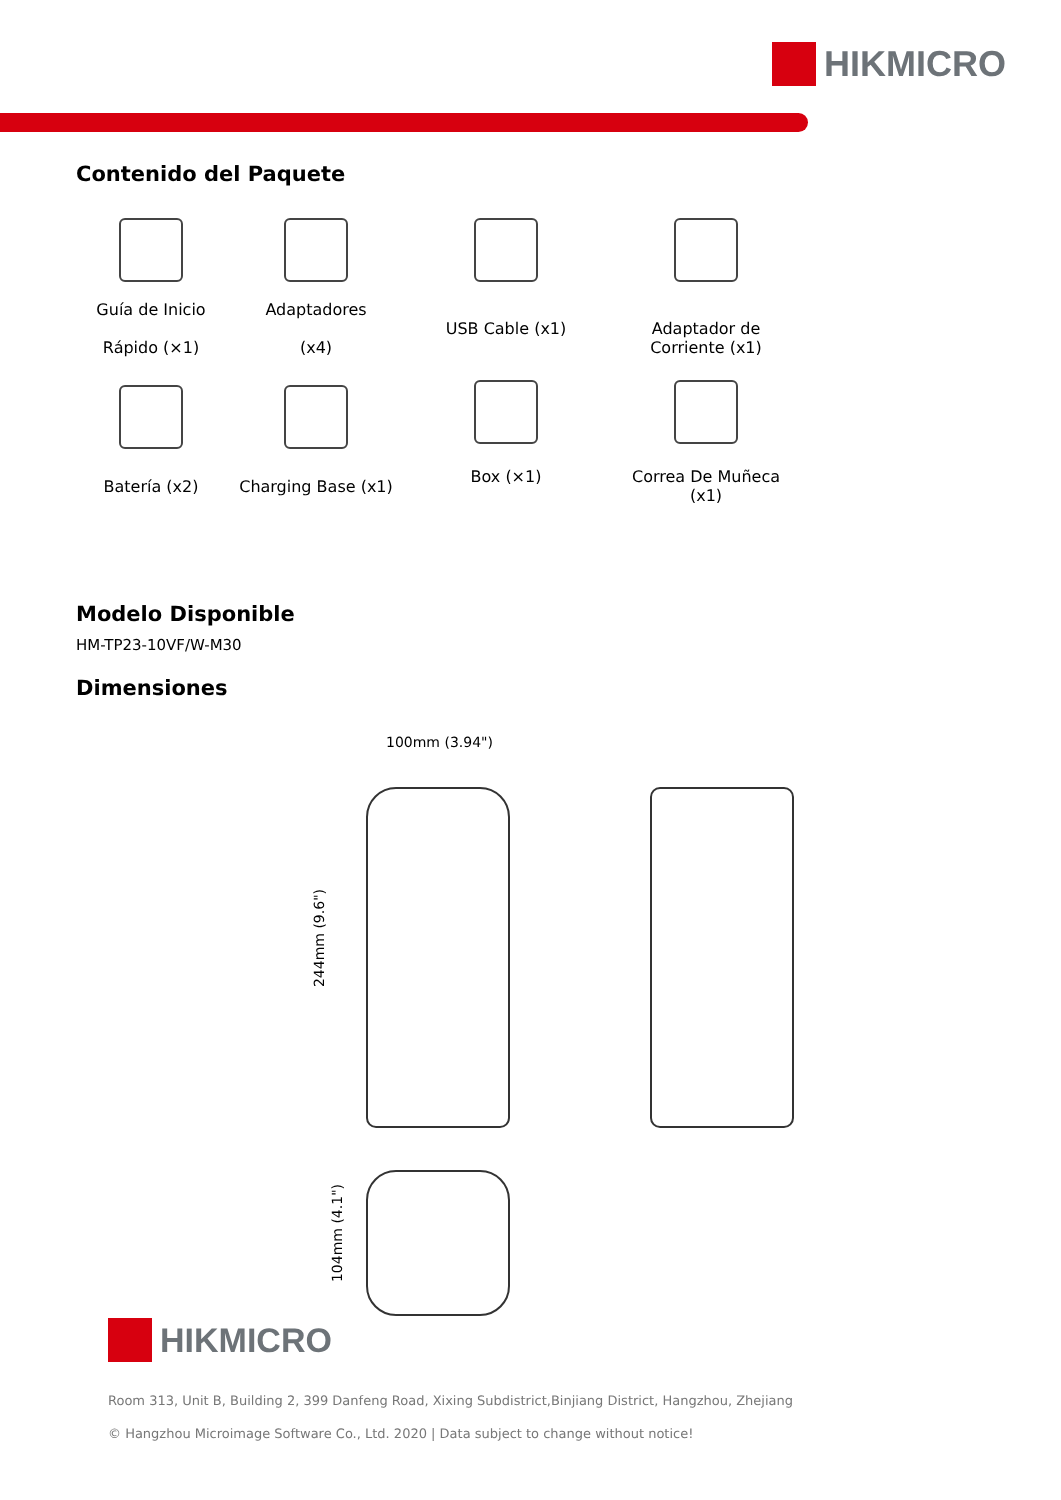HIKMICRO
Contenido del Paquete
Guía de Inicio
Rápido (×1)
Adaptadores
(x4)
USB Cable (x1)
Adaptador de
Corriente (x1)
Batería (x2)
Charging Base (x1)
Box (×1)
Correa De Muñeca
(x1)
Modelo Disponible
HM-TP23-10VF/W-M30
Dimensiones
100mm (3.94")
244mm (9.6")
104mm (4.1")
HIKMICRO
Room 313, Unit B, Building 2, 399 Danfeng Road, Xixing Subdistrict,Binjiang District, Hangzhou, Zhejiang
© Hangzhou Microimage Software Co., Ltd. 2020 | Data subject to change without notice!